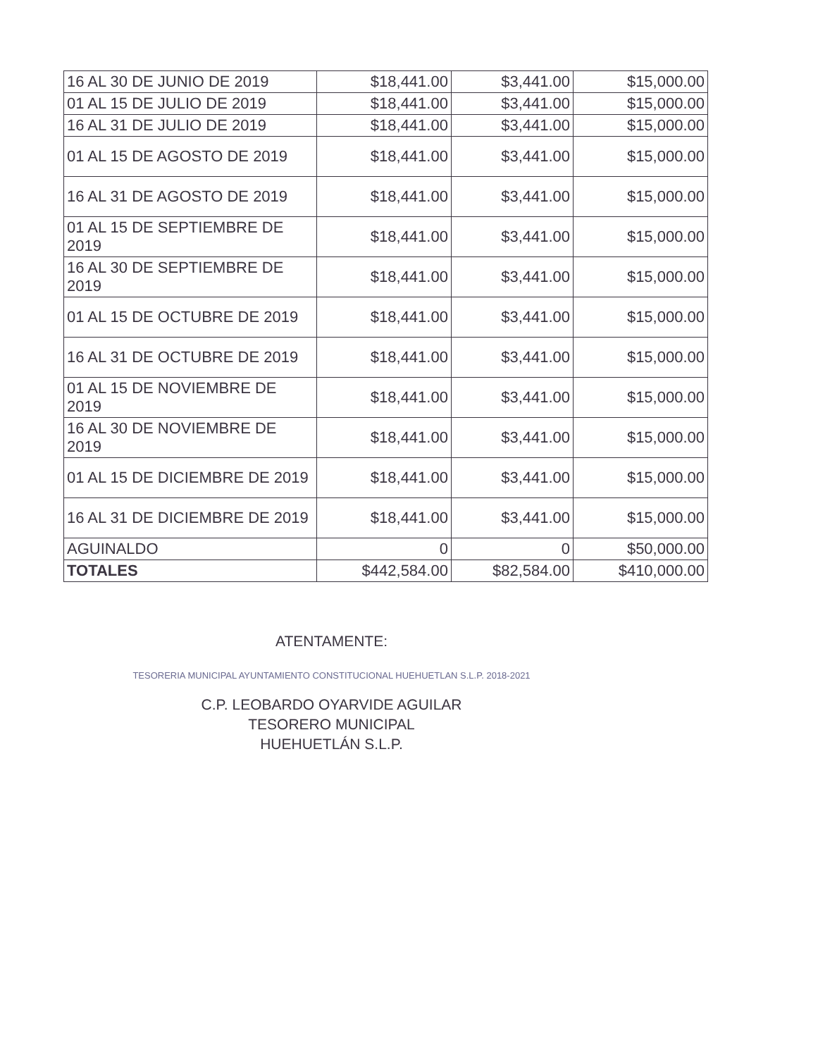| 16 AL 30 DE JUNIO DE 2019 | $18,441.00 | $3,441.00 | $15,000.00 |
| 01 AL 15 DE JULIO DE 2019 | $18,441.00 | $3,441.00 | $15,000.00 |
| 16 AL 31 DE JULIO DE 2019 | $18,441.00 | $3,441.00 | $15,000.00 |
| 01 AL 15 DE AGOSTO DE 2019 | $18,441.00 | $3,441.00 | $15,000.00 |
| 16 AL 31 DE AGOSTO DE 2019 | $18,441.00 | $3,441.00 | $15,000.00 |
| 01 AL 15 DE SEPTIEMBRE DE 2019 | $18,441.00 | $3,441.00 | $15,000.00 |
| 16 AL 30 DE SEPTIEMBRE DE 2019 | $18,441.00 | $3,441.00 | $15,000.00 |
| 01 AL 15 DE OCTUBRE DE 2019 | $18,441.00 | $3,441.00 | $15,000.00 |
| 16 AL 31 DE OCTUBRE DE 2019 | $18,441.00 | $3,441.00 | $15,000.00 |
| 01 AL 15 DE NOVIEMBRE DE 2019 | $18,441.00 | $3,441.00 | $15,000.00 |
| 16 AL 30 DE NOVIEMBRE DE 2019 | $18,441.00 | $3,441.00 | $15,000.00 |
| 01 AL 15 DE DICIEMBRE DE 2019 | $18,441.00 | $3,441.00 | $15,000.00 |
| 16 AL 31 DE DICIEMBRE DE 2019 | $18,441.00 | $3,441.00 | $15,000.00 |
| AGUINALDO | 0 | 0 | $50,000.00 |
| TOTALES | $442,584.00 | $82,584.00 | $410,000.00 |
ATENTAMENTE:
TESORERIA MUNICIPAL AYUNTAMIENTO CONSTITUCIONAL HUEHUETLAN S.L.P. 2018-2021
C.P. LEOBARDO OYARVIDE AGUILAR
TESORERO MUNICIPAL
HUEHUETLÁN S.L.P.